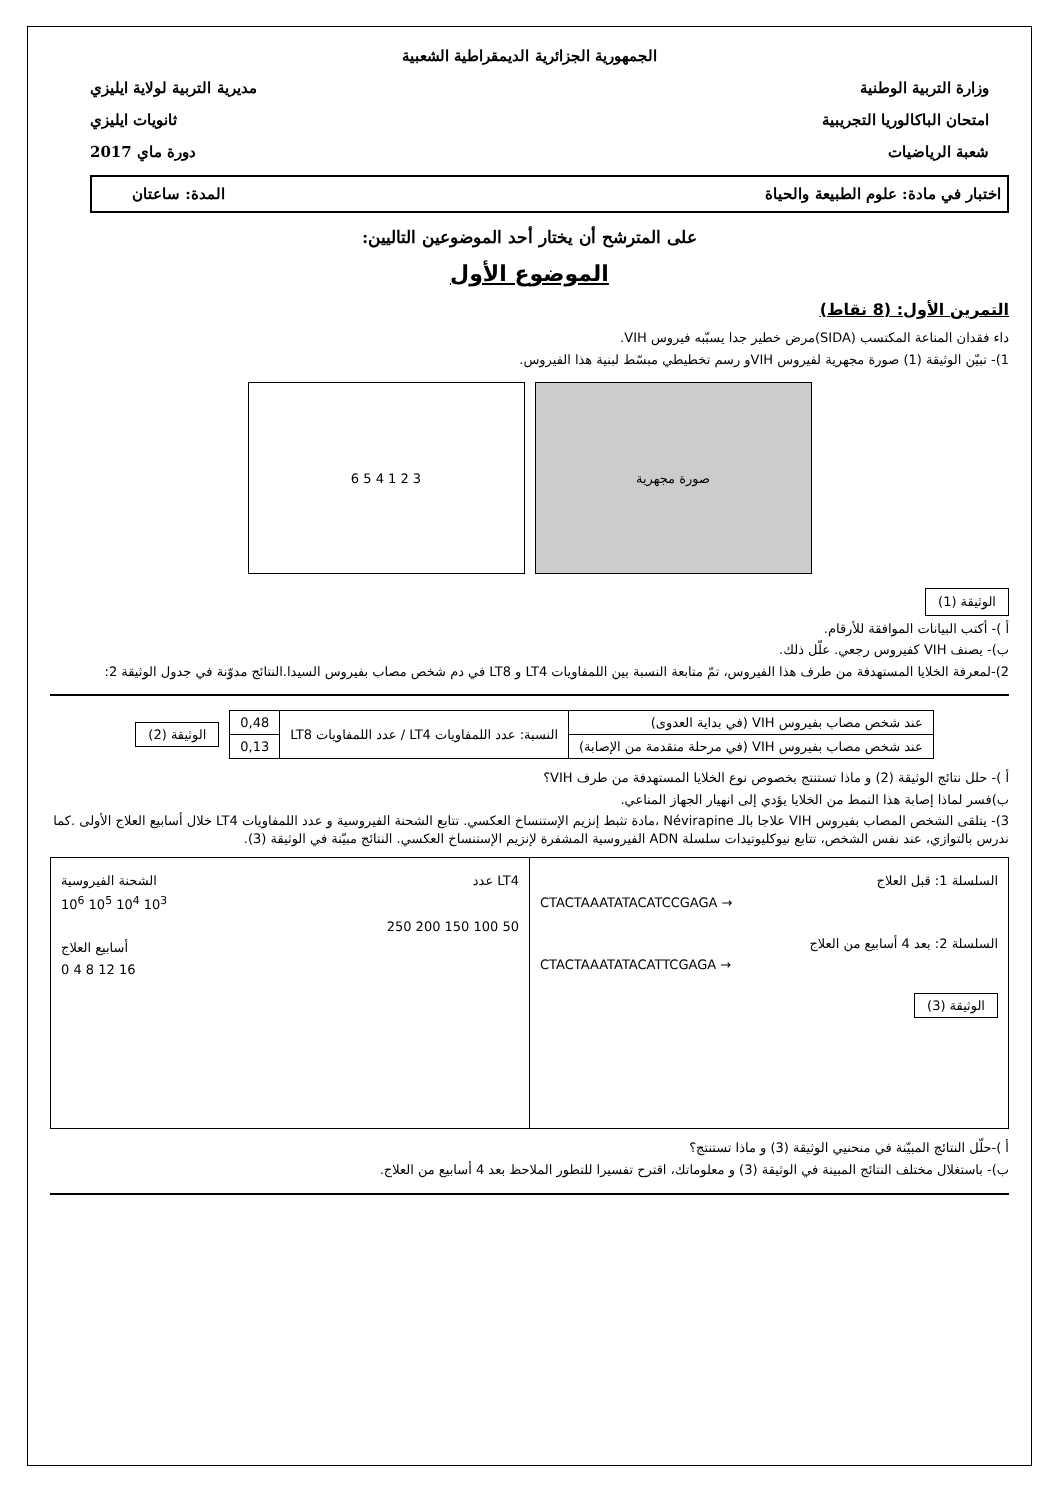الجمهورية الجزائرية الديمقراطية الشعبية
وزارة التربية الوطنية مديرية التربية لولاية ايليزي
امتحان الباكالوريا التجريبية ثانويات ايليزي
شعبة الرياضيات دورة ماي 2017
اختبار في مادة: علوم الطبيعة والحياة المدة: ساعتان
على المترشح أن يختار أحد الموضوعين التاليين:
الموضوع الأول
التمرين الأول: (8 نقاط)
داء فقدان المناعة المكتسب (SIDA)مرض خطير جدا يسبّبه فيروس VIH.
1)- تبيّن الوثيقة (1) صورة مجهرية لفيروس VIHو رسم تخطيطي مبسّط لبنية هذا الفيروس.
6 5 4 1 2 3 صورة مجهرية
الوثيقة (1)
أ )- أكتب البيانات الموافقة للأرقام.
ب)- يصنف VIH كفيروس رجعي. علّل ذلك.
2)-لمعرفة الخلايا المستهدفة من طرف هذا الفيروس، تمّ متابعة النسبة بين اللمفاويات LT4 و LT8 في دم شخص مصاب بفيروس السيدا.النتائج مدوّنة في جدول الوثيقة 2:
| عند شخص مصاب بفيروس VIH (في بداية العدوى) | النسبة: عدد اللمفاويات LT4 / عدد اللمفاويات LT8 | 0,48 | الوثيقة (2) |
| عند شخص مصاب بفيروس VIH (في مرحلة متقدمة من الإصابة) | | 0,13 | |
أ )- حلل نتائج الوثيقة (2) و ماذا تستنتج بخصوص نوع الخلايا المستهدفة من طرف VIH؟
ب)فسر لماذا إصابة هذا النمط من الخلايا يؤدي إلى انهيار الجهاز المناعي.
3)- يتلقى الشخص المصاب بفيروس VIH علاجا بالـ Névirapine ،مادة تثبط إنزيم الإستنساخ العكسي. تتابع الشحنة الفيروسية و عدد اللمفاويات LT4 خلال أسابيع العلاج الأولى .كما ندرس بالتوازي، عند نفس الشخص، تتابع نيوكليوتيدات سلسلة ADN الفيروسية المشفرة لإنزيم الإستنساخ العكسي. النتائج مبيّنة في الوثيقة (3).
السلسلة 1: قبل العلاج
CTACTAAATATACATCCGAGA →
السلسلة 2: بعد 4 أسابيع من العلاج
CTACTAAATATACATTCGAGA →
الوثيقة (3)
الشحنة الفيروسية عدد LT4
10<sup>6</sup> 10<sup>5</sup> 10<sup>4</sup> 10<sup>3</sup>
250 200 150 100 50
أسابيع العلاج
0 4 8 12 16
أ )-حلّل النتائج المبيّنة في منحنيي الوثيقة (3) و ماذا تستنتج؟
ب)- باستغلال مختلف النتائج المبينة في الوثيقة (3) و معلوماتك، اقترح تفسيرا للتطور الملاحظ بعد 4 أسابيع من العلاج.